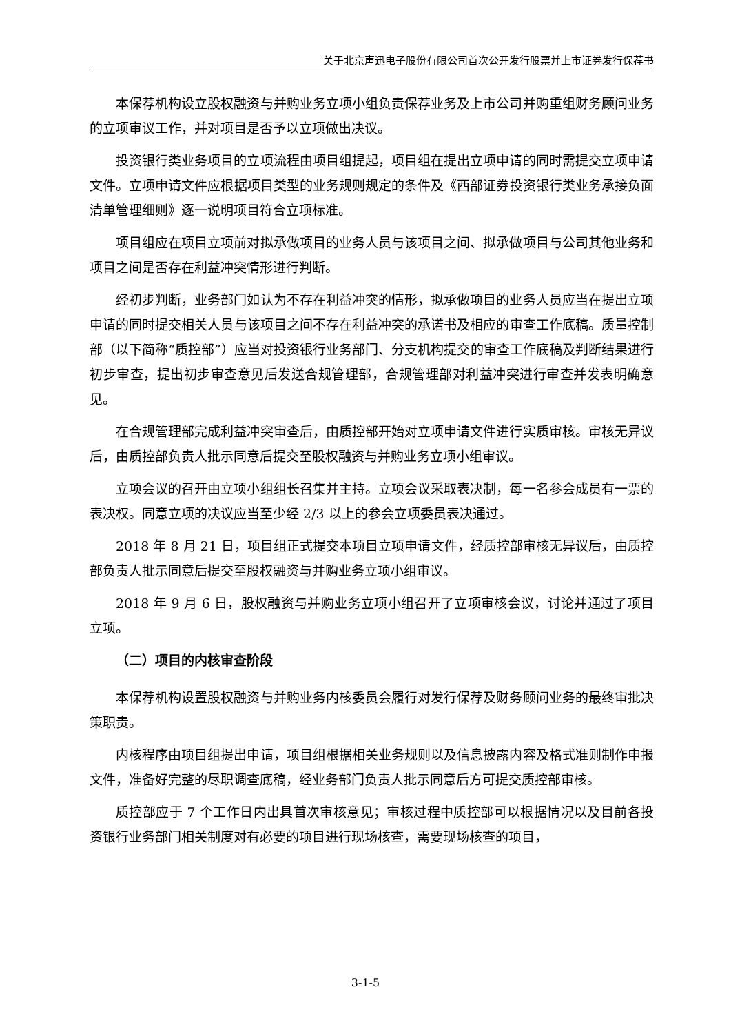关于北京声迅电子股份有限公司首次公开发行股票并上市证券发行保荐书
本保荐机构设立股权融资与并购业务立项小组负责保荐业务及上市公司并购重组财务顾问业务的立项审议工作，并对项目是否予以立项做出决议。
投资银行类业务项目的立项流程由项目组提起，项目组在提出立项申请的同时需提交立项申请文件。立项申请文件应根据项目类型的业务规则规定的条件及《西部证券投资银行类业务承接负面清单管理细则》逐一说明项目符合立项标准。
项目组应在项目立项前对拟承做项目的业务人员与该项目之间、拟承做项目与公司其他业务和项目之间是否存在利益冲突情形进行判断。
经初步判断，业务部门如认为不存在利益冲突的情形，拟承做项目的业务人员应当在提出立项申请的同时提交相关人员与该项目之间不存在利益冲突的承诺书及相应的审查工作底稿。质量控制部（以下简称“质控部”）应当对投资银行业务部门、分支机构提交的审查工作底稿及判断结果进行初步审查，提出初步审查意见后发送合规管理部，合规管理部对利益冲突进行审查并发表明确意见。
在合规管理部完成利益冲突审查后，由质控部开始对立项申请文件进行实质审核。审核无异议后，由质控部负责人批示同意后提交至股权融资与并购业务立项小组审议。
立项会议的召开由立项小组组长召集并主持。立项会议采取表决制，每一名参会成员有一票的表决权。同意立项的决议应当至少经 2/3 以上的参会立项委员表决通过。
2018 年 8 月 21 日，项目组正式提交本项目立项申请文件，经质控部审核无异议后，由质控部负责人批示同意后提交至股权融资与并购业务立项小组审议。
2018 年 9 月 6 日，股权融资与并购业务立项小组召开了立项审核会议，讨论并通过了项目立项。
（二）项目的内核审查阶段
本保荐机构设置股权融资与并购业务内核委员会履行对发行保荐及财务顾问业务的最终审批决策职责。
内核程序由项目组提出申请，项目组根据相关业务规则以及信息披露内容及格式准则制作申报文件，准备好完整的尽职调查底稿，经业务部门负责人批示同意后方可提交质控部审核。
质控部应于 7 个工作日内出具首次审核意见；审核过程中质控部可以根据情况以及目前各投资银行业务部门相关制度对有必要的项目进行现场核查，需要现场核查的项目，
3-1-5